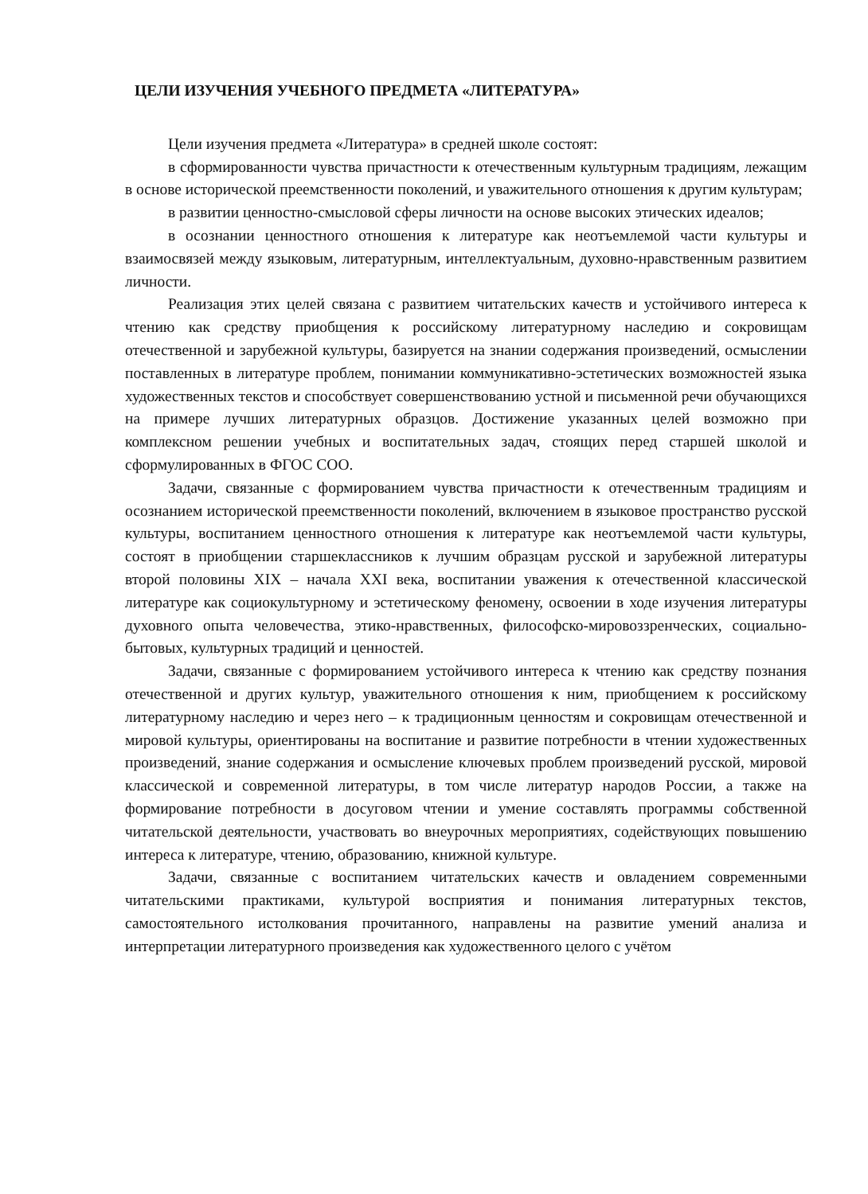ЦЕЛИ ИЗУЧЕНИЯ УЧЕБНОГО ПРЕДМЕТА «ЛИТЕРАТУРА»
Цели изучения предмета «Литература» в средней школе состоят:
в сформированности чувства причастности к отечественным культурным традициям, лежащим в основе исторической преемственности поколений, и уважительного отношения к другим культурам;
в развитии ценностно-смысловой сферы личности на основе высоких этических идеалов;
в осознании ценностного отношения к литературе как неотъемлемой части культуры и взаимосвязей между языковым, литературным, интеллектуальным, духовно-нравственным развитием личности.
Реализация этих целей связана с развитием читательских качеств и устойчивого интереса к чтению как средству приобщения к российскому литературному наследию и сокровищам отечественной и зарубежной культуры, базируется на знании содержания произведений, осмыслении поставленных в литературе проблем, понимании коммуникативно-эстетических возможностей языка художественных текстов и способствует совершенствованию устной и письменной речи обучающихся на примере лучших литературных образцов. Достижение указанных целей возможно при комплексном решении учебных и воспитательных задач, стоящих перед старшей школой и сформулированных в ФГОС СОО.
Задачи, связанные с формированием чувства причастности к отечественным традициям и осознанием исторической преемственности поколений, включением в языковое пространство русской культуры, воспитанием ценностного отношения к литературе как неотъемлемой части культуры, состоят в приобщении старшеклассников к лучшим образцам русской и зарубежной литературы второй половины XIX – начала XXI века, воспитании уважения к отечественной классической литературе как социокультурному и эстетическому феномену, освоении в ходе изучения литературы духовного опыта человечества, этико-нравственных, философско-мировоззренческих, социально-бытовых, культурных традиций и ценностей.
Задачи, связанные с формированием устойчивого интереса к чтению как средству познания отечественной и других культур, уважительного отношения к ним, приобщением к российскому литературному наследию и через него – к традиционным ценностям и сокровищам отечественной и мировой культуры, ориентированы на воспитание и развитие потребности в чтении художественных произведений, знание содержания и осмысление ключевых проблем произведений русской, мировой классической и современной литературы, в том числе литератур народов России, а также на формирование потребности в досуговом чтении и умение составлять программы собственной читательской деятельности, участвовать во внеурочных мероприятиях, содействующих повышению интереса к литературе, чтению, образованию, книжной культуре.
Задачи, связанные с воспитанием читательских качеств и овладением современными читательскими практиками, культурой восприятия и понимания литературных текстов, самостоятельного истолкования прочитанного, направлены на развитие умений анализа и интерпретации литературного произведения как художественного целого с учётом